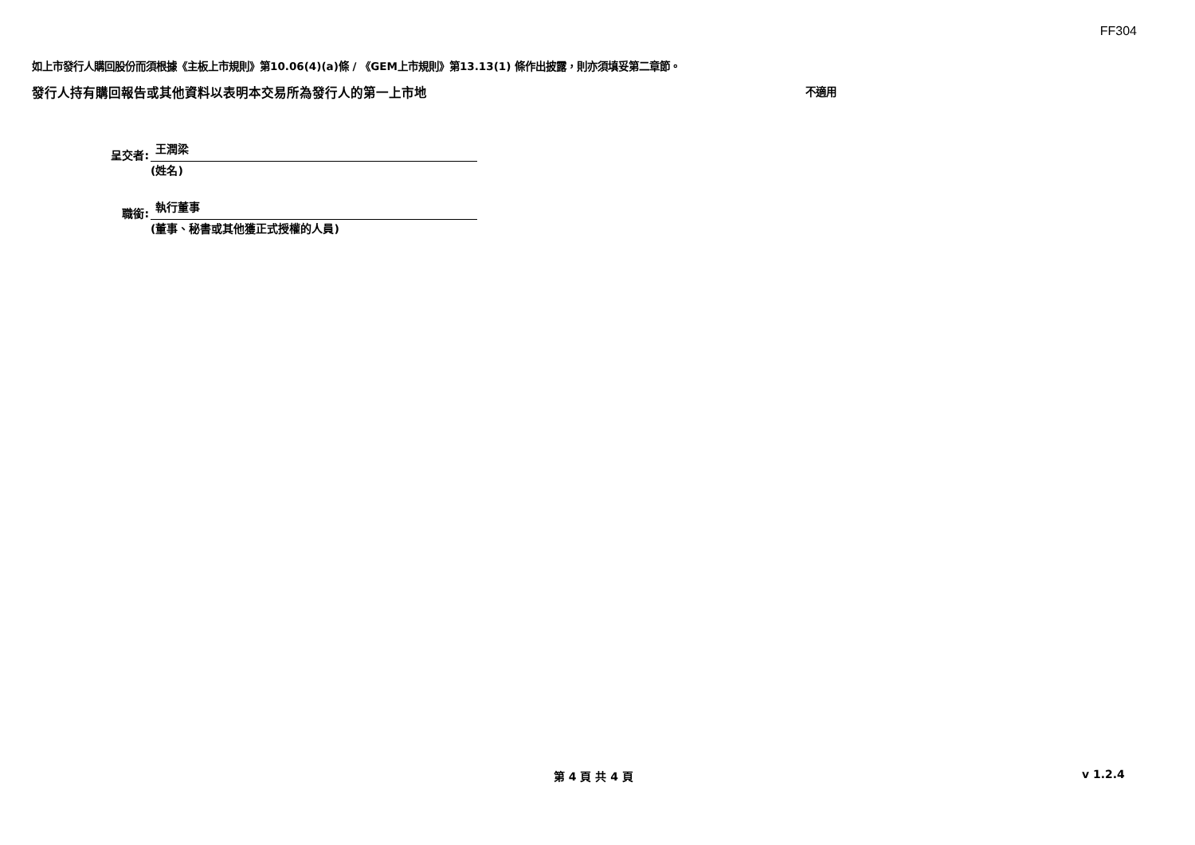FF304
如上市發行人購回股份而須根據《主板上市規則》第10.06(4)(a)條 / 《GEM上市規則》第13.13(1) 條作出披露，則亦須填妥第二章節。
發行人持有購回報告或其他資料以表明本交易所為發行人的第一上市地 不適用
呈交者:
王潤梁
(姓名)
職銜:
執行董事
(董事、秘書或其他獲正式授權的人員)
第 4 頁 共 4 頁 v 1.2.4